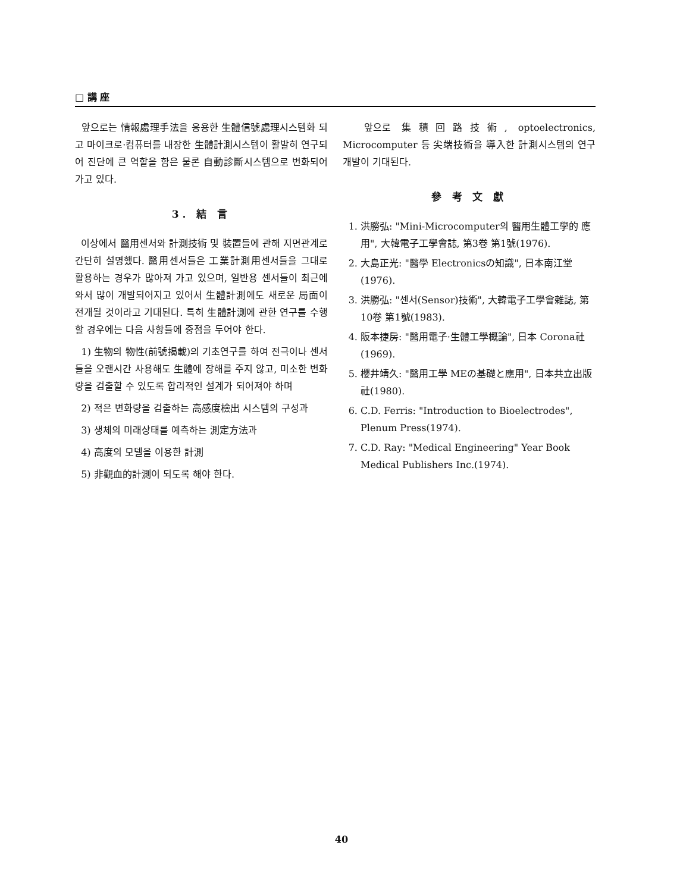□ 講 座
앞으로는 情報處理手法을 응용한 生體信號處理시스템화 되고 마이크로·컴퓨터를 내장한 生體計測시스템이 활발히 연구되어 진단에 큰 역할을 함은 물론 自動診斷시스템으로 변화되어가고 있다.
3. 結 言
이상에서 醫用센서와 計測技術 및 裝置들에 관해 지면관계로 간단히 설명했다. 醫用센서들은 工業計測用센서들을 그대로 활용하는 경우가 많아져 가고 있으며, 일반용 센서들이 최근에 와서 많이 개발되어지고 있어서 生體計測에도 새로운 局面이 전개될 것이라고 기대된다. 특히 生體計測에 관한 연구를 수행할 경우에는 다음 사항들에 중점을 두어야 한다.
1) 生物의 物性(前號揭載)의 기초연구를 하여 전극이나 센서들을 오랜시간 사용해도 生體에 장해를 주지 않고, 미소한 변화량을 검출할 수 있도록 합리적인 설계가 되어져야 하며
2) 적은 변화량을 검출하는 高感度檢出 시스템의 구성과
3) 생체의 미래상태를 예측하는 測定方法과
4) 高度의 모델을 이용한 計測
5) 非觀血的計測이 되도록 해야 한다.
앞으로 集積回路技術, optoelectronics, Microcomputer 등 尖端技術을 導入한 計測시스템의 연구개발이 기대된다.
參 考 文 獻
1. 洪勝弘: "Mini-Microcomputer의 醫用生體工學的 應用", 大韓電子工學會誌, 第3卷 第1號(1976).
2. 大島正光: "醫學 Electronicsの知識", 日本南江堂(1976).
3. 洪勝弘: "센서(Sensor)技術", 大韓電子工學會雜誌, 第10卷 第1號(1983).
4. 阪本捷房: "醫用電子·生體工學概論", 日本 Corona社(1969).
5. 櫻井靖久: "醫用工學 MEの基礎と應用", 日本共立出版社(1980).
6. C.D. Ferris: "Introduction to Bioelectrodes", Plenum Press(1974).
7. C.D. Ray: "Medical Engineering" Year Book Medical Publishers Inc.(1974).
40